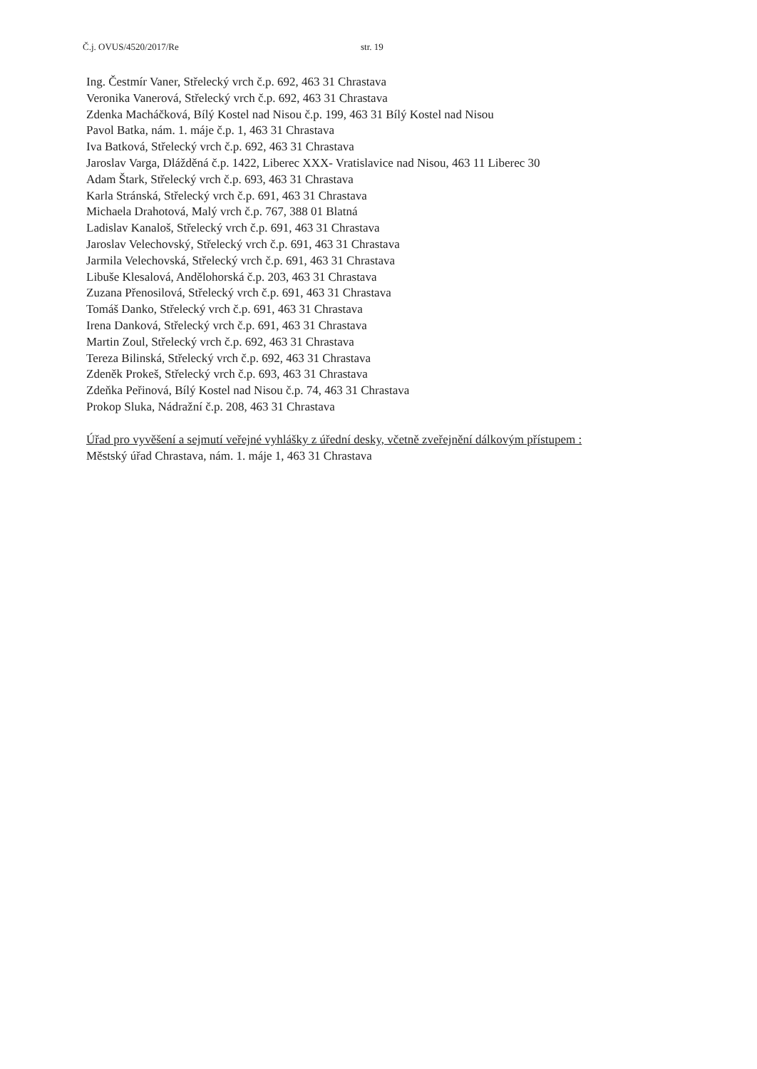Č.j. OVUS/4520/2017/Re str. 19
Ing. Čestmír Vaner, Střelecký vrch č.p. 692, 463 31 Chrastava
Veronika Vanerová, Střelecký vrch č.p. 692, 463 31 Chrastava
Zdenka Macháčková, Bílý Kostel nad Nisou č.p. 199, 463 31 Bílý Kostel nad Nisou
Pavol Batka, nám. 1. máje č.p. 1, 463 31 Chrastava
Iva Batková, Střelecký vrch č.p. 692, 463 31 Chrastava
Jaroslav Varga, Dlážděná č.p. 1422, Liberec XXX- Vratislavice nad Nisou, 463 11 Liberec 30
Adam Štark, Střelecký vrch č.p. 693, 463 31 Chrastava
Karla Stránská, Střelecký vrch č.p. 691, 463 31 Chrastava
Michaela Drahotová, Malý vrch č.p. 767, 388 01 Blatná
Ladislav Kanaloš, Střelecký vrch č.p. 691, 463 31 Chrastava
Jaroslav Velechovský, Střelecký vrch č.p. 691, 463 31 Chrastava
Jarmila Velechovská, Střelecký vrch č.p. 691, 463 31 Chrastava
Libuše Klesalová, Andělohorská č.p. 203, 463 31 Chrastava
Zuzana Přenosilová, Střelecký vrch č.p. 691, 463 31 Chrastava
Tomáš Danko, Střelecký vrch č.p. 691, 463 31 Chrastava
Irena Danková, Střelecký vrch č.p. 691, 463 31 Chrastava
Martin Zoul, Střelecký vrch č.p. 692, 463 31 Chrastava
Tereza Bilinská, Střelecký vrch č.p. 692, 463 31 Chrastava
Zdeněk Prokeš, Střelecký vrch č.p. 693, 463 31 Chrastava
Zdeňka Peřinová, Bílý Kostel nad Nisou č.p. 74, 463 31 Chrastava
Prokop Sluka, Nádražní č.p. 208, 463 31 Chrastava
Úřad pro vyvěšení a sejmutí veřejné vyhlášky z úřední desky, včetně zveřejnění dálkovým přístupem :
Městský úřad Chrastava, nám. 1. máje 1, 463 31 Chrastava